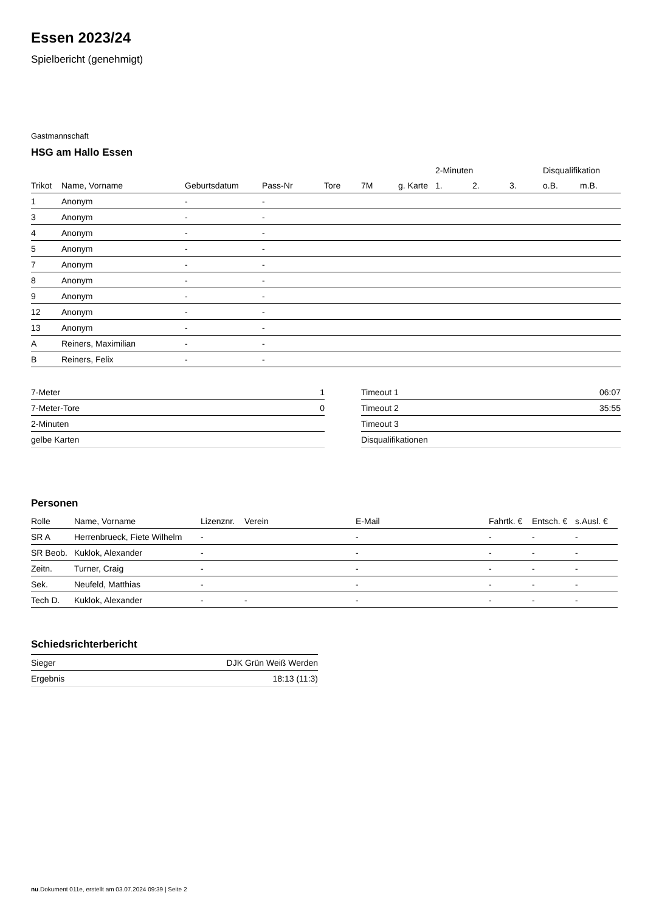Essen 2023/24
Spielbericht (genehmigt)
Gastmannschaft
HSG am Hallo Essen
| | | | | | | | 2-Minuten | | | Disqualifikation | |
| --- | --- | --- | --- | --- | --- | --- | --- | --- | --- | --- | --- |
| Trikot | Name, Vorname | Geburtsdatum | Pass-Nr | Tore | 7M | g. Karte | 1. | 2. | 3. | o.B. | m.B. |
| 1 | Anonym | - | - | | | | | | | | |
| 3 | Anonym | - | - | | | | | | | | |
| 4 | Anonym | - | - | | | | | | | | |
| 5 | Anonym | - | - | | | | | | | | |
| 7 | Anonym | - | - | | | | | | | | |
| 8 | Anonym | - | - | | | | | | | | |
| 9 | Anonym | - | - | | | | | | | | |
| 12 | Anonym | - | - | | | | | | | | |
| 13 | Anonym | - | - | | | | | | | | |
| A | Reiners, Maximilian | - | - | | | | | | | | |
| B | Reiners, Felix | - | - | | | | | | | | |
| 7-Meter | 1 |
| 7-Meter-Tore | 0 |
| 2-Minuten | |
| gelbe Karten | |
| Timeout 1 | 06:07 |
| Timeout 2 | 35:55 |
| Timeout 3 | |
| Disqualifikationen | |
Personen
| Rolle | Name, Vorname | Lizenznr. | Verein | E-Mail | Fahrtk. € | Entsch. € | s.Ausl. € |
| --- | --- | --- | --- | --- | --- | --- | --- |
| SR A | Herrenbrueck, Fiete Wilhelm | - | | - | - | - | - |
| SR Beob. | Kuklok, Alexander | - | | - | - | - | - |
| Zeitn. | Turner, Craig | - | | - | - | - | - |
| Sek. | Neufeld, Matthias | - | | - | - | - | - |
| Tech D. | Kuklok, Alexander | - | - | - | - | - | - |
Schiedsrichterbericht
| Sieger | DJK Grün Weiß Werden |
| Ergebnis | 18:13 (11:3) |
nu.Dokument 011e, erstellt am 03.07.2024 09:39 | Seite 2